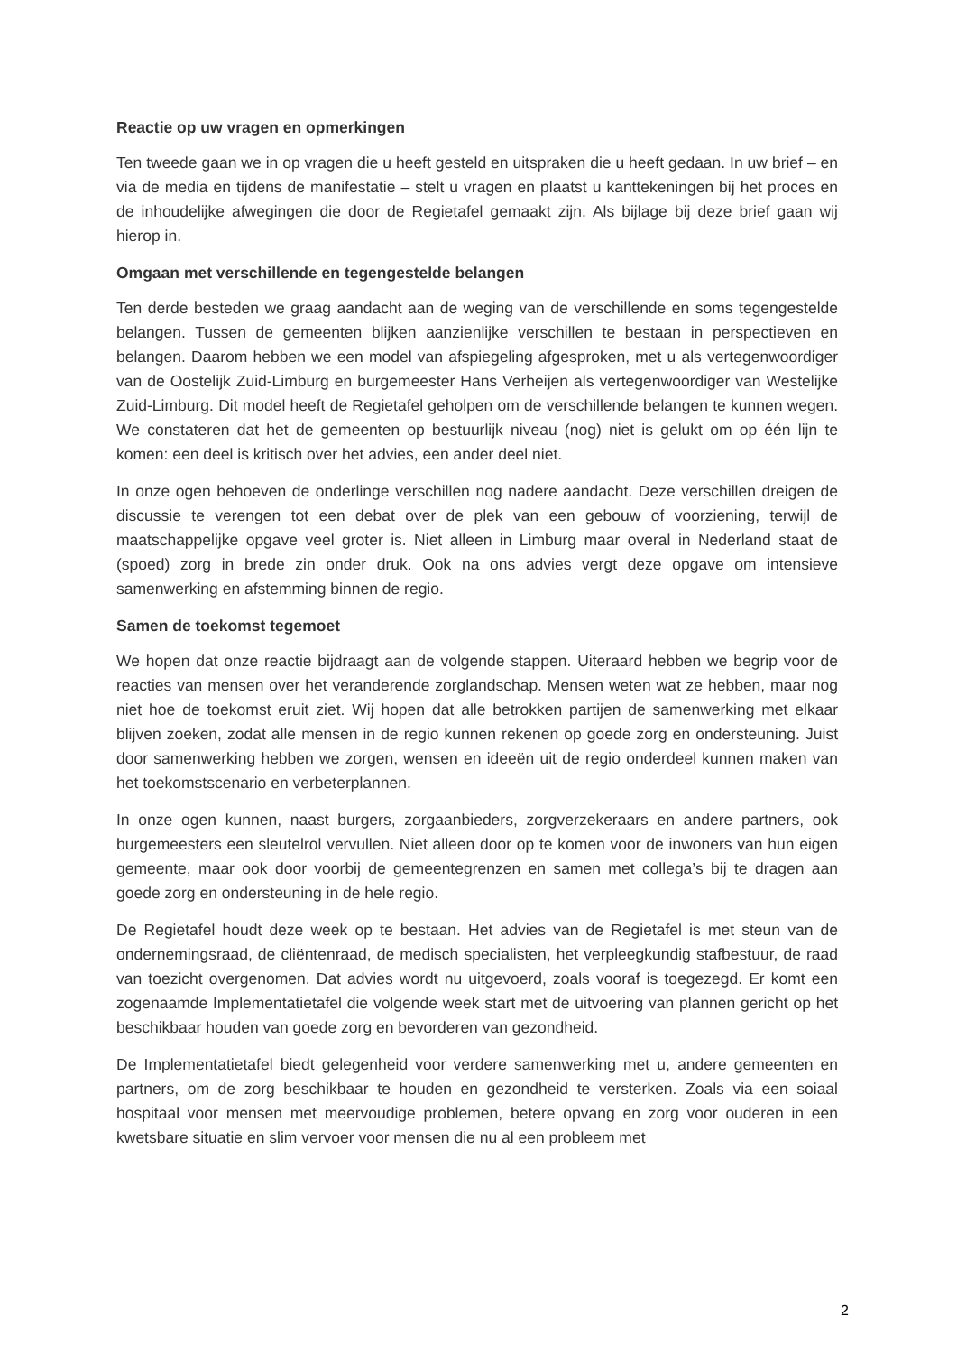Reactie op uw vragen en opmerkingen
Ten tweede gaan we in op vragen die u heeft gesteld en uitspraken die u heeft gedaan. In uw brief – en via de media en tijdens de manifestatie – stelt u vragen en plaatst u kanttekeningen bij het proces en de inhoudelijke afwegingen die door de Regietafel gemaakt zijn. Als bijlage bij deze brief gaan wij hierop in.
Omgaan met verschillende en tegengestelde belangen
Ten derde besteden we graag aandacht aan de weging van de verschillende en soms tegengestelde belangen. Tussen de gemeenten blijken aanzienlijke verschillen te bestaan in perspectieven en belangen. Daarom hebben we een model van afspiegeling afgesproken, met u als vertegenwoordiger van de Oostelijk Zuid-Limburg en burgemeester Hans Verheijen als vertegenwoordiger van Westelijke Zuid-Limburg. Dit model heeft de Regietafel geholpen om de verschillende belangen te kunnen wegen. We constateren dat het de gemeenten op bestuurlijk niveau (nog) niet is gelukt om op één lijn te komen: een deel is kritisch over het advies, een ander deel niet.
In onze ogen behoeven de onderlinge verschillen nog nadere aandacht. Deze verschillen dreigen de discussie te verengen tot een debat over de plek van een gebouw of voorziening, terwijl de maatschappelijke opgave veel groter is. Niet alleen in Limburg maar overal in Nederland staat de (spoed) zorg in brede zin onder druk. Ook na ons advies vergt deze opgave om intensieve samenwerking en afstemming binnen de regio.
Samen de toekomst tegemoet
We hopen dat onze reactie bijdraagt aan de volgende stappen. Uiteraard hebben we begrip voor de reacties van mensen over het veranderende zorglandschap. Mensen weten wat ze hebben, maar nog niet hoe de toekomst eruit ziet. Wij hopen dat alle betrokken partijen de samenwerking met elkaar blijven zoeken, zodat alle mensen in de regio kunnen rekenen op goede zorg en ondersteuning. Juist door samenwerking hebben we zorgen, wensen en ideeën uit de regio onderdeel kunnen maken van het toekomstscenario en verbeterplannen.
In onze ogen kunnen, naast burgers, zorgaanbieders, zorgverzekeraars en andere partners, ook burgemeesters een sleutelrol vervullen. Niet alleen door op te komen voor de inwoners van hun eigen gemeente, maar ook door voorbij de gemeentegrenzen en samen met collega’s bij te dragen aan goede zorg en ondersteuning in de hele regio.
De Regietafel houdt deze week op te bestaan. Het advies van de Regietafel is met steun van de ondernemingsraad, de cliëntenraad, de medisch specialisten, het verpleegkundig stafbestuur, de raad van toezicht overgenomen. Dat advies wordt nu uitgevoerd, zoals vooraf is toegezegd. Er komt een zogenaamde Implementatietafel die volgende week start met de uitvoering van plannen gericht op het beschikbaar houden van goede zorg en bevorderen van gezondheid.
De Implementatietafel biedt gelegenheid voor verdere samenwerking met u, andere gemeenten en partners, om de zorg beschikbaar te houden en gezondheid te versterken. Zoals via een soiaal hospitaal voor mensen met meervoudige problemen, betere opvang en zorg voor ouderen in een kwetsbare situatie en slim vervoer voor mensen die nu al een probleem met
2